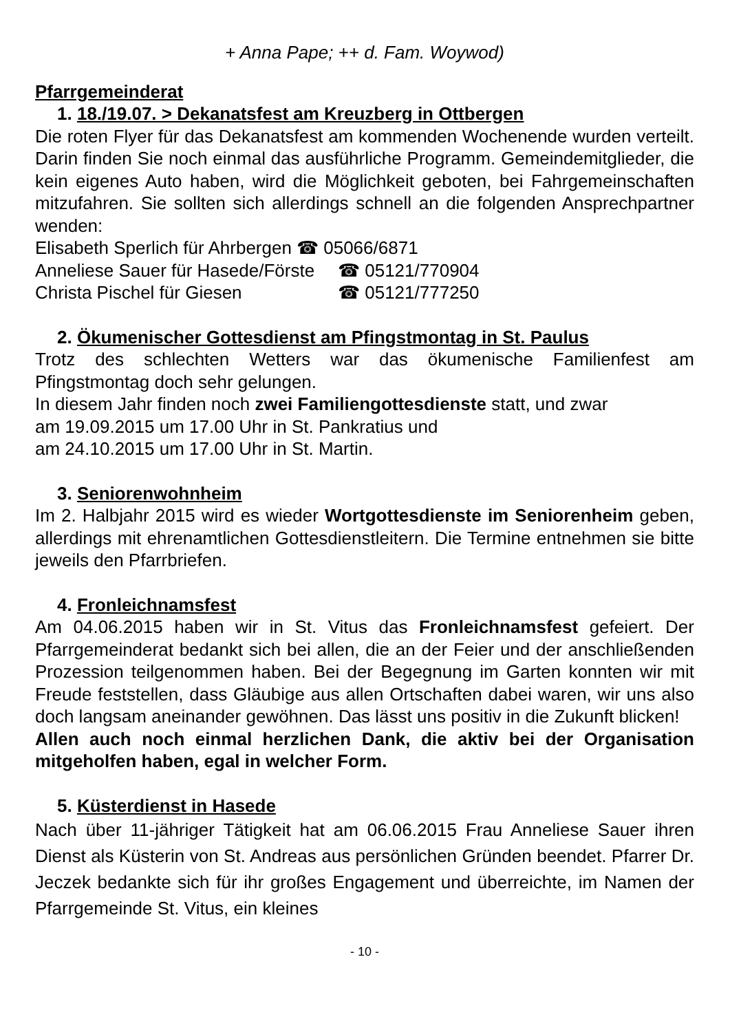+ Anna Pape; ++ d. Fam. Woywod)
Pfarrgemeinderat
1. 18./19.07. > Dekanatsfest am Kreuzberg in Ottbergen
Die roten Flyer für das Dekanatsfest am kommenden Wochenende wurden verteilt. Darin finden Sie noch einmal das ausführliche Programm. Gemeindemitglieder, die kein eigenes Auto haben, wird die Möglichkeit geboten, bei Fahrgemeinschaften mitzufahren. Sie sollten sich allerdings schnell an die folgenden Ansprechpartner wenden:
Elisabeth Sperlich für Ahrbergen ☎ 05066/6871
Anneliese Sauer für Hasede/Förste ☎ 05121/770904
Christa Pischel für Giesen ☎ 05121/777250
2. Ökumenischer Gottesdienst am Pfingstmontag in St. Paulus
Trotz des schlechten Wetters war das ökumenische Familienfest am Pfingstmontag doch sehr gelungen.
In diesem Jahr finden noch zwei Familiengottesdienste statt, und zwar
am 19.09.2015 um 17.00 Uhr in St. Pankratius und
am 24.10.2015 um 17.00 Uhr in St. Martin.
3. Seniorenwohnheim
Im 2. Halbjahr 2015 wird es wieder Wortgottesdienste im Seniorenheim geben, allerdings mit ehrenamtlichen Gottesdienstleitern. Die Termine entnehmen sie bitte jeweils den Pfarrbriefen.
4. Fronleichnamsfest
Am 04.06.2015 haben wir in St. Vitus das Fronleichnamsfest gefeiert. Der Pfarrgemeinderat bedankt sich bei allen, die an der Feier und der anschließenden Prozession teilgenommen haben. Bei der Begegnung im Garten konnten wir mit Freude feststellen, dass Gläubige aus allen Ortschaften dabei waren, wir uns also doch langsam aneinander gewöhnen. Das lässt uns positiv in die Zukunft blicken!
Allen auch noch einmal herzlichen Dank, die aktiv bei der Organisation mitgeholfen haben, egal in welcher Form.
5. Küsterdienst in Hasede
Nach über 11-jähriger Tätigkeit hat am 06.06.2015 Frau Anneliese Sauer ihren Dienst als Küsterin von St. Andreas aus persönlichen Gründen beendet. Pfarrer Dr. Jeczek bedankte sich für ihr großes Engagement und überreichte, im Namen der Pfarrgemeinde St. Vitus, ein kleines
- 10 -